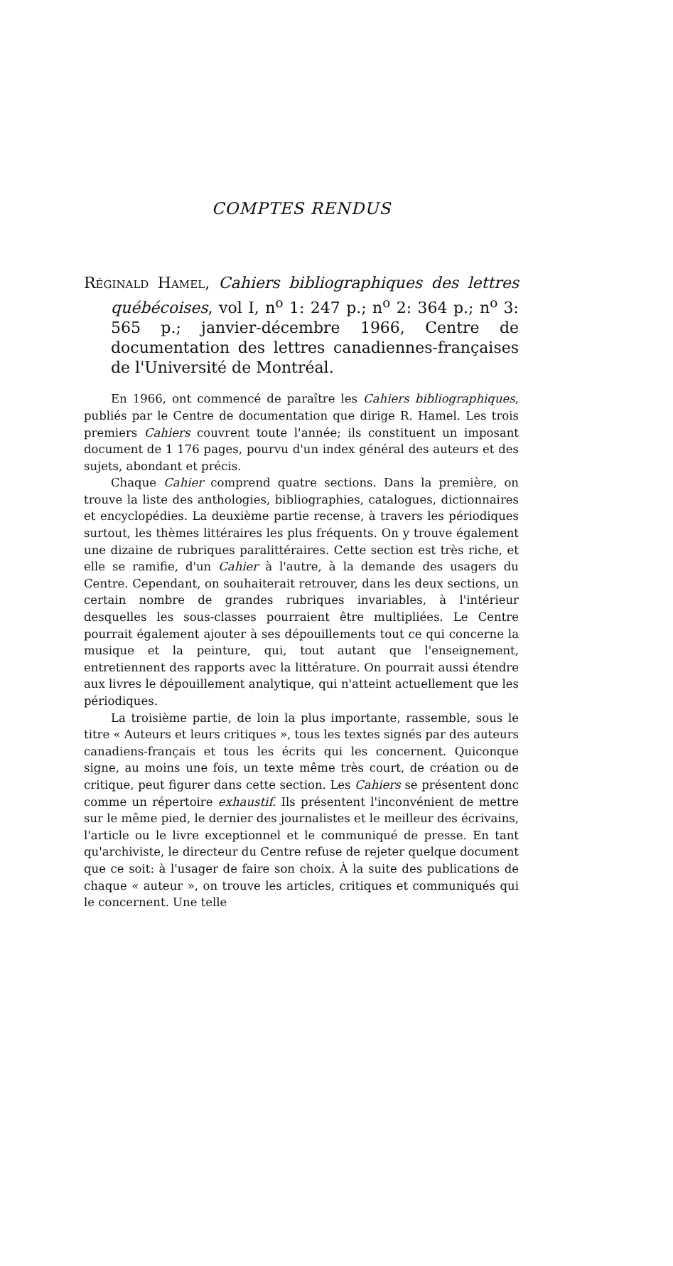COMPTES RENDUS
Réginald Hamel, Cahiers bibliographiques des lettres québécoises, vol I, n<sup>o</sup> 1: 247 p.; n<sup>o</sup> 2: 364 p.; n<sup>o</sup> 3: 565 p.; janvier-décembre 1966, Centre de documentation des lettres canadiennes-françaises de l'Université de Montréal.
En 1966, ont commencé de paraître les Cahiers bibliographiques, publiés par le Centre de documentation que dirige R. Hamel. Les trois premiers Cahiers couvrent toute l'année; ils constituent un imposant document de 1 176 pages, pourvu d'un index général des auteurs et des sujets, abondant et précis.
Chaque Cahier comprend quatre sections. Dans la première, on trouve la liste des anthologies, bibliographies, catalogues, dictionnaires et encyclopédies. La deuxième partie recense, à travers les périodiques surtout, les thèmes littéraires les plus fréquents. On y trouve également une dizaine de rubriques paralittéraires. Cette section est très riche, et elle se ramifie, d'un Cahier à l'autre, à la demande des usagers du Centre. Cependant, on souhaiterait retrouver, dans les deux sections, un certain nombre de grandes rubriques invariables, à l'intérieur desquelles les sous-classes pourraient être multipliées. Le Centre pourrait également ajouter à ses dépouillements tout ce qui concerne la musique et la peinture, qui, tout autant que l'enseignement, entretiennent des rapports avec la littérature. On pourrait aussi étendre aux livres le dépouillement analytique, qui n'atteint actuellement que les périodiques.
La troisième partie, de loin la plus importante, rassemble, sous le titre « Auteurs et leurs critiques », tous les textes signés par des auteurs canadiens-français et tous les écrits qui les concernent. Quiconque signe, au moins une fois, un texte même très court, de création ou de critique, peut figurer dans cette section. Les Cahiers se présentent donc comme un répertoire exhaustif. Ils présentent l'inconvénient de mettre sur le même pied, le dernier des journalistes et le meilleur des écrivains, l'article ou le livre exceptionnel et le communiqué de presse. En tant qu'archiviste, le directeur du Centre refuse de rejeter quelque document que ce soit: à l'usager de faire son choix. À la suite des publications de chaque « auteur », on trouve les articles, critiques et communiqués qui le concernent. Une telle